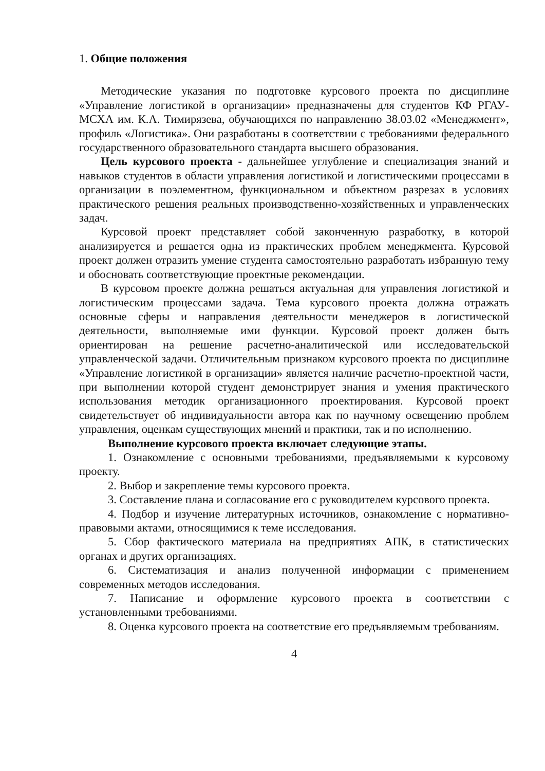1. Общие положения
Методические указания по подготовке курсового проекта по дисциплине «Управление логистикой в организации» предназначены для студентов КФ РГАУ-МСХА им. К.А. Тимирязева, обучающихся по направлению 38.03.02 «Менеджмент», профиль «Логистика». Они разработаны в соответствии с требованиями федерального государственного образовательного стандарта высшего образования.
Цель курсового проекта - дальнейшее углубление и специализация знаний и навыков студентов в области управления логистикой и логистическими процессами в организации в поэлементном, функциональном и объектном разрезах в условиях практического решения реальных производственно-хозяйственных и управленческих задач.
Курсовой проект представляет собой законченную разработку, в которой анализируется и решается одна из практических проблем менеджмента. Курсовой проект должен отразить умение студента самостоятельно разработать избранную тему и обосновать соответствующие проектные рекомендации.
В курсовом проекте должна решаться актуальная для управления логистикой и логистическим процессами задача. Тема курсового проекта должна отражать основные сферы и направления деятельности менеджеров в логистической деятельности, выполняемые ими функции. Курсовой проект должен быть ориентирован на решение расчетно-аналитической или исследовательской управленческой задачи. Отличительным признаком курсового проекта по дисциплине «Управление логистикой в организации» является наличие расчетно-проектной части, при выполнении которой студент демонстрирует знания и умения практического использования методик организационного проектирования. Курсовой проект свидетельствует об индивидуальности автора как по научному освещению проблем управления, оценкам существующих мнений и практики, так и по исполнению.
Выполнение курсового проекта включает следующие этапы.
1. Ознакомление с основными требованиями, предъявляемыми к курсовому проекту.
2. Выбор и закрепление темы курсового проекта.
3. Составление плана и согласование его с руководителем курсового проекта.
4. Подбор и изучение литературных источников, ознакомление с нормативно-правовыми актами, относящимися к теме исследования.
5. Сбор фактического материала на предприятиях АПК, в статистических органах и других организациях.
6. Систематизация и анализ полученной информации с применением современных методов исследования.
7. Написание и оформление курсового проекта в соответствии с установленными требованиями.
8. Оценка курсового проекта на соответствие его предъявляемым требованиям.
4